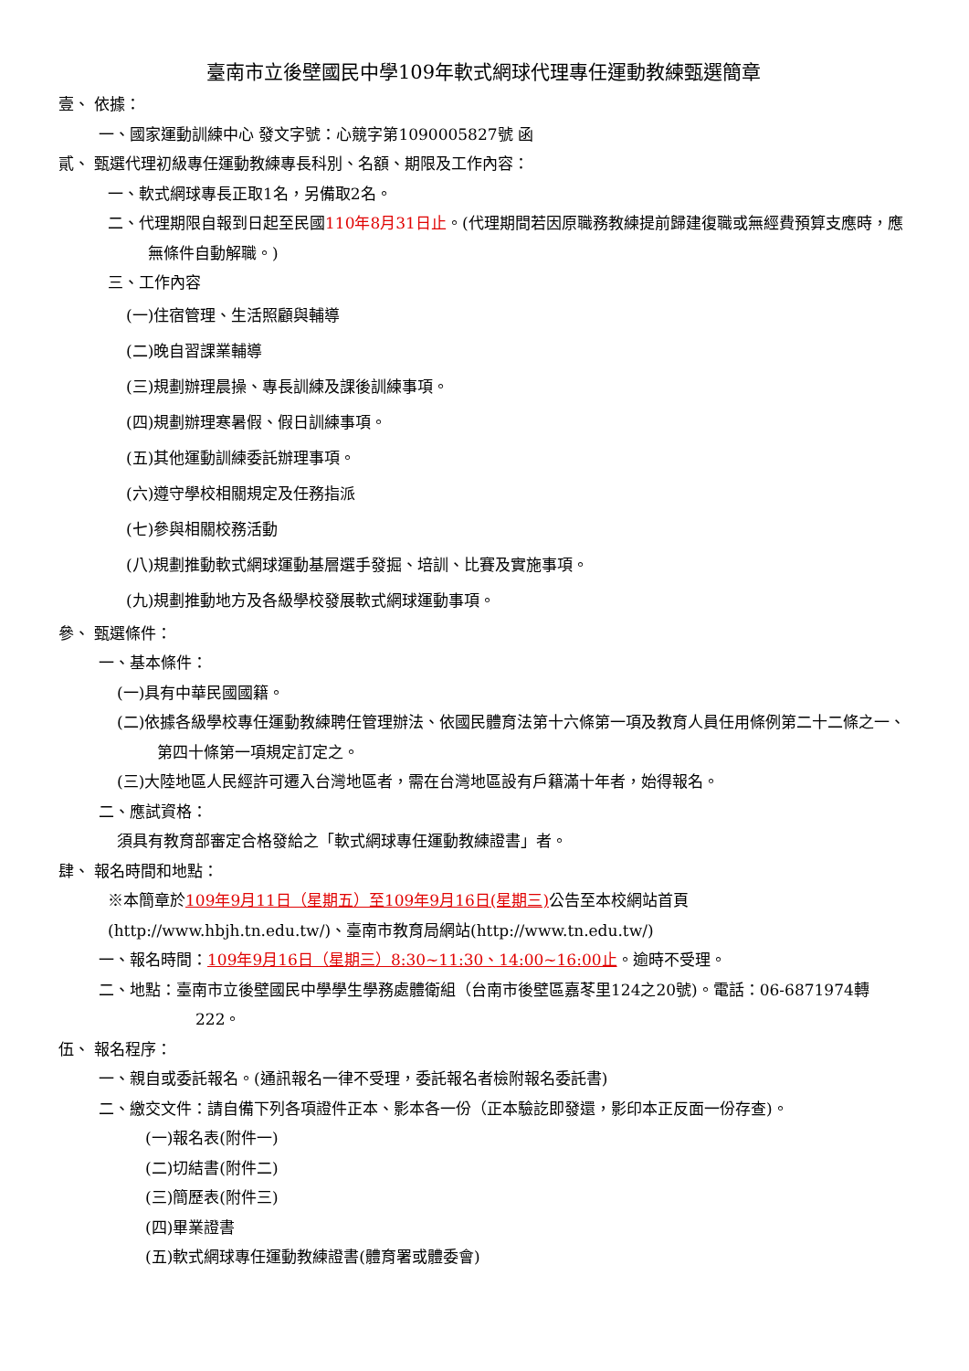臺南市立後壁國民中學109年軟式網球代理專任運動教練甄選簡章
壹、 依據：
一、國家運動訓練中心 發文字號：心競字第1090005827號 函
貳、 甄選代理初級專任運動教練專長科別、名額、期限及工作內容：
一、軟式網球專長正取1名，另備取2名。
二、代理期限自報到日起至民國110年8月31日止。(代理期間若因原職務教練提前歸建復職或無經費預算支應時，應無條件自動解職。)
三、工作內容
(一)住宿管理、生活照顧與輔導
(二)晚自習課業輔導
(三)規劃辦理晨操、專長訓練及課後訓練事項。
(四)規劃辦理寒暑假、假日訓練事項。
(五)其他運動訓練委託辦理事項。
(六)遵守學校相關規定及任務指派
(七)參與相關校務活動
(八)規劃推動軟式網球運動基層選手發掘、培訓、比賽及實施事項。
(九)規劃推動地方及各級學校發展軟式網球運動事項。
參、 甄選條件：
一、基本條件：
(一)具有中華民國國籍。
(二)依據各級學校專任運動教練聘任管理辦法、依國民體育法第十六條第一項及教育人員任用條例第二十二條之一、第四十條第一項規定訂定之。
(三)大陸地區人民經許可遷入台灣地區者，需在台灣地區設有戶籍滿十年者，始得報名。
二、應試資格：
須具有教育部審定合格發給之「軟式網球專任運動教練證書」者。
肆、 報名時間和地點：
※本簡章於109年9月11日（星期五）至109年9月16日(星期三) 公告至本校網站首頁(http://www.hbjh.tn.edu.tw/)、臺南市教育局網站(http://www.tn.edu.tw/)
一、報名時間：109年9月16日（星期三）8:30~11:30、14:00~16:00止。逾時不受理。
二、地點：臺南市立後壁國民中學學生學務處體衛組（台南市後壁區嘉苳里124之20號)。電話：06-6871974轉222。
伍、 報名程序：
一、親自或委託報名。(通訊報名一律不受理，委託報名者檢附報名委託書)
二、繳交文件：請自備下列各項證件正本、影本各一份（正本驗訖即發還，影印本正反面一份存查)。
(一)報名表(附件一)
(二)切結書(附件二)
(三)簡歷表(附件三)
(四)畢業證書
(五)軟式網球專任運動教練證書(體育署或體委會)